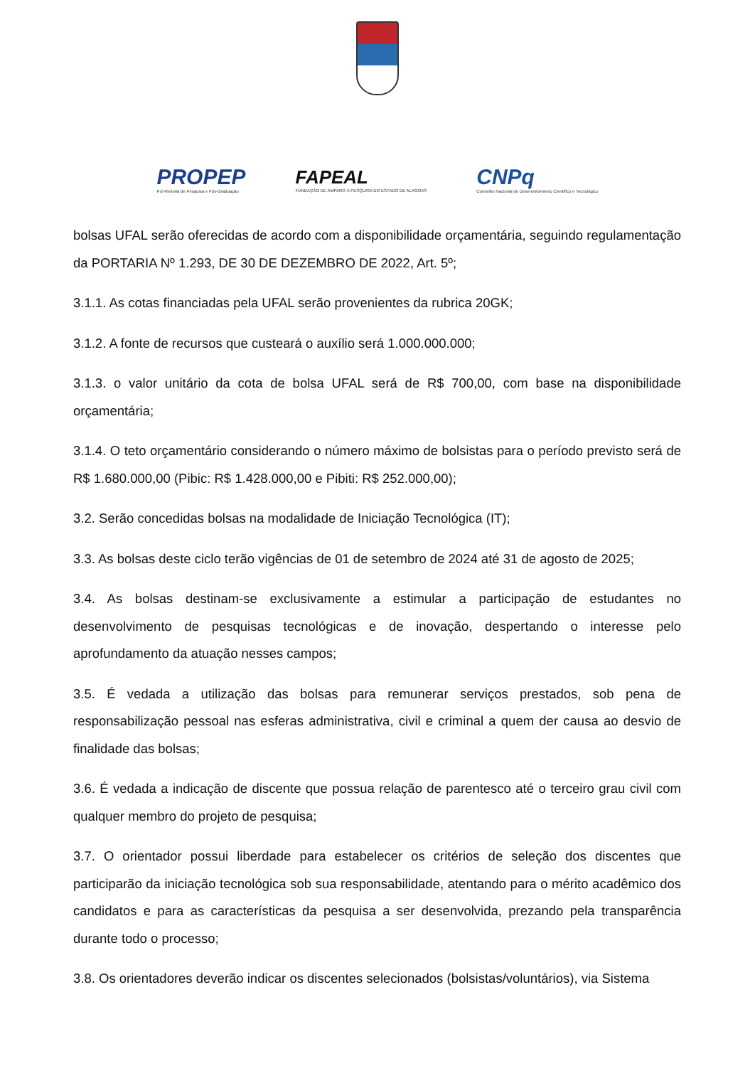PROPEP
Pró-Reitoria de Pesquisa e Pós-Graduação
FAPEAL
FUNDAÇÃO DE AMPARO À PESQUISA DO ESTADO DE ALAGOAS
CNPq
Conselho Nacional de Desenvolvimento Científico e Tecnológico
bolsas UFAL serão oferecidas de acordo com a disponibilidade orçamentária, seguindo regulamentação da PORTARIA Nº 1.293, DE 30 DE DEZEMBRO DE 2022, Art. 5º;
3.1.1. As cotas financiadas pela UFAL serão provenientes da rubrica 20GK;
3.1.2. A fonte de recursos que custeará o auxílio será 1.000.000.000;
3.1.3. o valor unitário da cota de bolsa UFAL será de R$ 700,00, com base na disponibilidade orçamentária;
3.1.4. O teto orçamentário considerando o número máximo de bolsistas para o período previsto será de R$ 1.680.000,00 (Pibic: R$ 1.428.000,00 e Pibiti: R$ 252.000,00);
3.2. Serão concedidas bolsas na modalidade de Iniciação Tecnológica (IT);
3.3. As bolsas deste ciclo terão vigências de 01 de setembro de 2024 até 31 de agosto de 2025;
3.4. As bolsas destinam-se exclusivamente a estimular a participação de estudantes no desenvolvimento de pesquisas tecnológicas e de inovação, despertando o interesse pelo aprofundamento da atuação nesses campos;
3.5. É vedada a utilização das bolsas para remunerar serviços prestados, sob pena de responsabilização pessoal nas esferas administrativa, civil e criminal a quem der causa ao desvio de finalidade das bolsas;
3.6. É vedada a indicação de discente que possua relação de parentesco até o terceiro grau civil com qualquer membro do projeto de pesquisa;
3.7. O orientador possui liberdade para estabelecer os critérios de seleção dos discentes que participarão da iniciação tecnológica sob sua responsabilidade, atentando para o mérito acadêmico dos candidatos e para as características da pesquisa a ser desenvolvida, prezando pela transparência durante todo o processo;
3.8. Os orientadores deverão indicar os discentes selecionados (bolsistas/voluntários), via Sistema